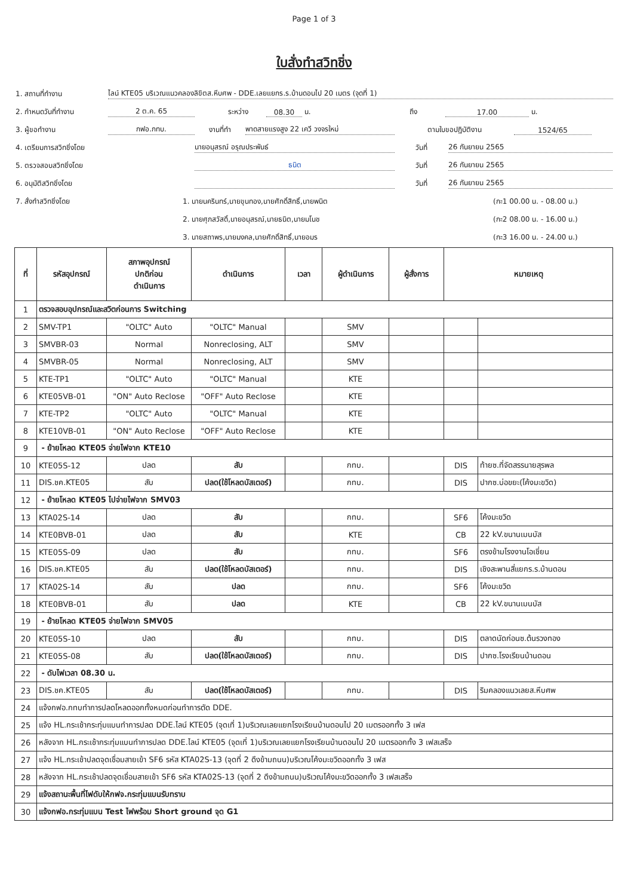Page 1 of 3
ใบสั่งทำสวิทชิ่ง
1. สถานที่ทำงาน ไลน์ KTE05 บริเวณแนวคลองลิขิตส.หีบศพ - DDE.เลยแยกร.ร.บ้านดอนไป 20 เมตร (จุดที่ 1)
2. กำหนดวันที่ทำงาน 2 ต.ค. 65 ระหว่าง 08.30 น. ถึง 17.00 น.
3. ผู้ขอทำงาน กฟอ.กทบ. งานที่ทำ พาดสายแรงสูง 22 เควี วงจรใหม่ ตามใบขอปฏิบัติงาน 1524/65
4. เตรียมการสวิทชิ่งโดย นายอนุสรณ์ อรุณประพันธ์ วันที่ 26 กันยายน 2565
5. ตรวจสอบสวิทชิ่งโดย ธนิต วันที่ 26 กันยายน 2565
6. อนุมัติสวิทชิ่งโดย วันที่ 26 กันยายน 2565
7. สั่งทำสวิทชิ่งโดย 1. นายนครินทร์,นายขุนทอง,นายศักดิ์สิทธิ์,นายพนิต (กะ1 00.00 น. - 08.00 น.)
2. นายศุภสวัสดิ์,นายอนุสรณ์,นายธนิต,นายมโนช (กะ2 08.00 น. - 16.00 น.)
3. นายสถาพร,นายมงคล,นายศักดิ์สิทธิ์,นายอมร (กะ3 16.00 น. - 24.00 น.)
| ที่ | รหัสอุปกรณ์ | สภาพอุปกรณ์ ปกติก่อน ดำเนินการ | ดำเนินการ | เวลา | ผู้ดำเนินการ | ผู้สั่งการ | หมายเหตุ | |
| --- | --- | --- | --- | --- | --- | --- | --- | --- |
| 1 | ตรวจสอบอุปกรณ์และสวิตก่อนการ Switching | | | | | | | |
| 2 | SMV-TP1 | "OLTC" Auto | "OLTC" Manual | | SMV | | | |
| 3 | SMVBR-03 | Normal | Nonreclosing, ALT | | SMV | | | |
| 4 | SMVBR-05 | Normal | Nonreclosing, ALT | | SMV | | | |
| 5 | KTE-TP1 | "OLTC" Auto | "OLTC" Manual | | KTE | | | |
| 6 | KTE05VB-01 | "ON" Auto Reclose | "OFF" Auto Reclose | | KTE | | | |
| 7 | KTE-TP2 | "OLTC" Auto | "OLTC" Manual | | KTE | | | |
| 8 | KTE10VB-01 | "ON" Auto Reclose | "OFF" Auto Reclose | | KTE | | | |
| 9 | - ย้ายโหลด KTE05 จ่ายไฟจาก KTE10 | | | | | | | |
| 10 | KTE05S-12 | ปลด | สับ | | กทบ. | | DIS | ท้ายซ.ที่จัดสรรนายสุรพล |
| 11 | DIS.ชค.KTE05 | สับ | ปลด(ใช้โหลดบัสเตอร์) | | กทบ. | | DIS | ปากซ.บ่อขยะ(โค้งมะขวิด) |
| 12 | - ย้ายโหลด KTE05 ไปจ่ายไฟจาก SMV03 | | | | | | | |
| 13 | KTA02S-14 | ปลด | สับ | | กทบ. | | SF6 | โค้งมะขวิด |
| 14 | KTE0BVB-01 | ปลด | สับ | | KTE | | CB | 22 kV.ขนานเมนบัส |
| 15 | KTE05S-09 | ปลด | สับ | | กทบ. | | SF6 | ตรงข้ามโรงงานโอเชี่ยน |
| 16 | DIS.ชค.KTE05 | สับ | ปลด(ใช้โหลดบัสเตอร์) | | กทบ. | | DIS | เชิงสะพานสี่แยกร.ร.บ้านดอน |
| 17 | KTA02S-14 | สับ | ปลด | | กทบ. | | SF6 | โค้งมะขวิด |
| 18 | KTE0BVB-01 | สับ | ปลด | | KTE | | CB | 22 kV.ขนานเมนบัส |
| 19 | - ย้ายโหลด KTE05 จ่ายไฟจาก SMV05 | | | | | | | |
| 20 | KTE05S-10 | ปลด | สับ | | กทบ. | | DIS | ตลาดนัดก่อนซ.ต้นรวงทอง |
| 21 | KTE05S-08 | สับ | ปลด(ใช้โหลดบัสเตอร์) | | กทบ. | | DIS | ปากซ.โรงเรียนบ้านดอน |
| 22 | - ดับไฟเวลา 08.30 น. | | | | | | | |
| 23 | DIS.ชค.KTE05 | สับ | ปลด(ใช้โหลดบัสเตอร์) | | กทบ. | | DIS | ริมคลองแนวเลยส.หีบศพ |
| 24 | แจ้งกฟอ.กทบทำการปลดโหลดออกทั้งหมดก่อนทำการตัด DDE. | | | | | | | |
| 25 | แจ้ง HL.กระเช้ากระทุ่มแบนทำการปลด DDE.ไลน์ KTE05 (จุดเที่ 1)บริเวณเลยแยกโรงเรียนบ้านดอนไป 20 เมตรออกทั้ง 3 เฟส | | | | | | | |
| 26 | หลังจาก HL.กระเช้ากระทุ่มแบนทำการปลด DDE.ไลน์ KTE05 (จุดเที่ 1)บริเวณเลยแยกโรงเรียนบ้านดอนไป 20 เมตรออกทั้ง 3 เฟสเสร็จ | | | | | | | |
| 27 | แจ้ง HL.กระเช้าปลดจุดเชื่อมสายเข้า SF6 รหัส KTA02S-13 (จุดที่ 2 ดึงข้ามถนน)บริเวณโค้งมะขวิดออกทั้ง 3 เฟส | | | | | | | |
| 28 | หลังจาก HL.กระเช้าปลดจุดเชื่อมสายเข้า SF6 รหัส KTA02S-13 (จุดที่ 2 ดึงข้ามถนน)บริเวณโค้งมะขวิดออกทั้ง 3 เฟสเสร็จ | | | | | | | |
| 29 | แจ้งสถานะพื้นที่ไฟดับให้กฟจ.กระทุ่มแบนรับทราบ | | | | | | | |
| 30 | แจ้งกฟอ.กระทุ่มแบน Test ไฟพร้อม Short ground จุด G1 | | | | | | | |